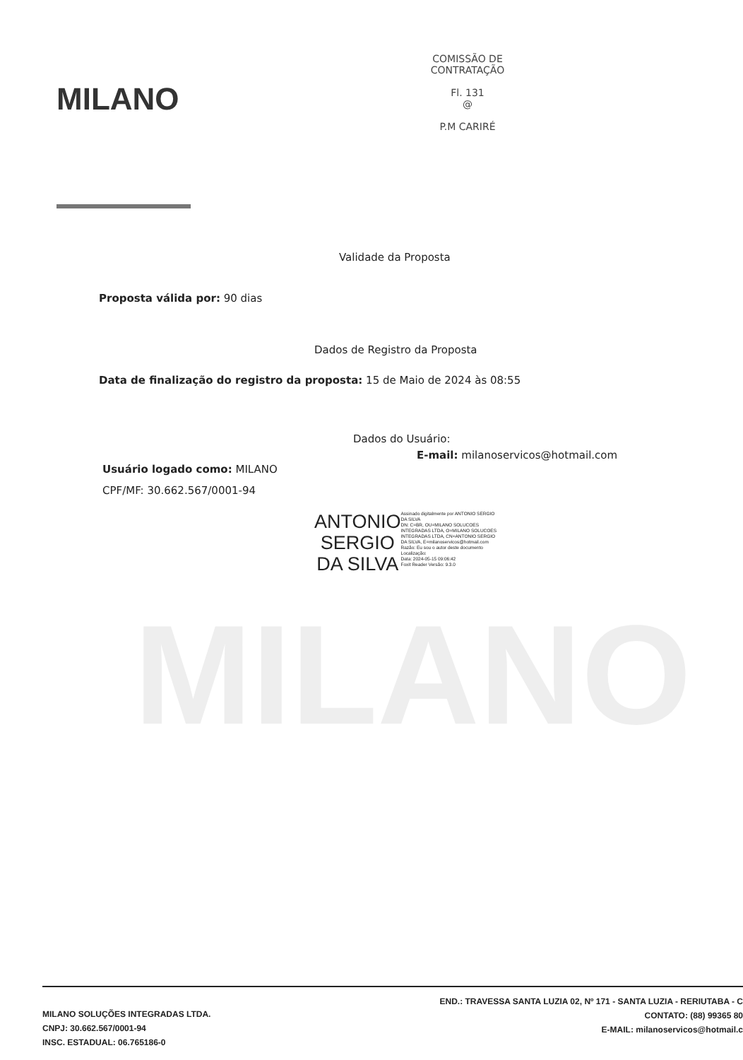MILANO
MILANO
COMISSÃO DE CONTRATAÇÃO
Fl. 131
@
P.M CARIRÉ
Validade da Proposta
Proposta válida por: 90 dias
Dados de Registro da Proposta
Data de finalização do registro da proposta: 15 de Maio de 2024 às 08:55
Dados do Usuário:
Usuário logado como: MILANO
CPF/MF: 30.662.567/0001-94
E-mail: milanoservicos@hotmail.com
ANTONIO
SERGIO
DA SILVA
Assinado digitalmente por ANTONIO SERGIO DA SILVA
DN: C=BR, OU=MILANO SOLUCOES INTEGRADAS LTDA, O=MILANO SOLUCOES INTEGRADAS LTDA, CN=ANTONIO SERGIO DA SILVA, E=milanoservicos@hotmail.com
Razão: Eu sou o autor deste documento
Localização:
Data: 2024-05-15 09:06:42
Foxit Reader Versão: 9.3.0
MILANO SOLUÇÕES INTEGRADAS LTDA.
CNPJ: 30.662.567/0001-94
INSC. ESTADUAL: 06.765186-0
END.: TRAVESSA SANTA LUZIA 02, Nº 171 - SANTA LUZIA - RERIUTABA - C
CONTATO: (88) 99365 80
E-MAIL: milanoservicos@hotmail.c